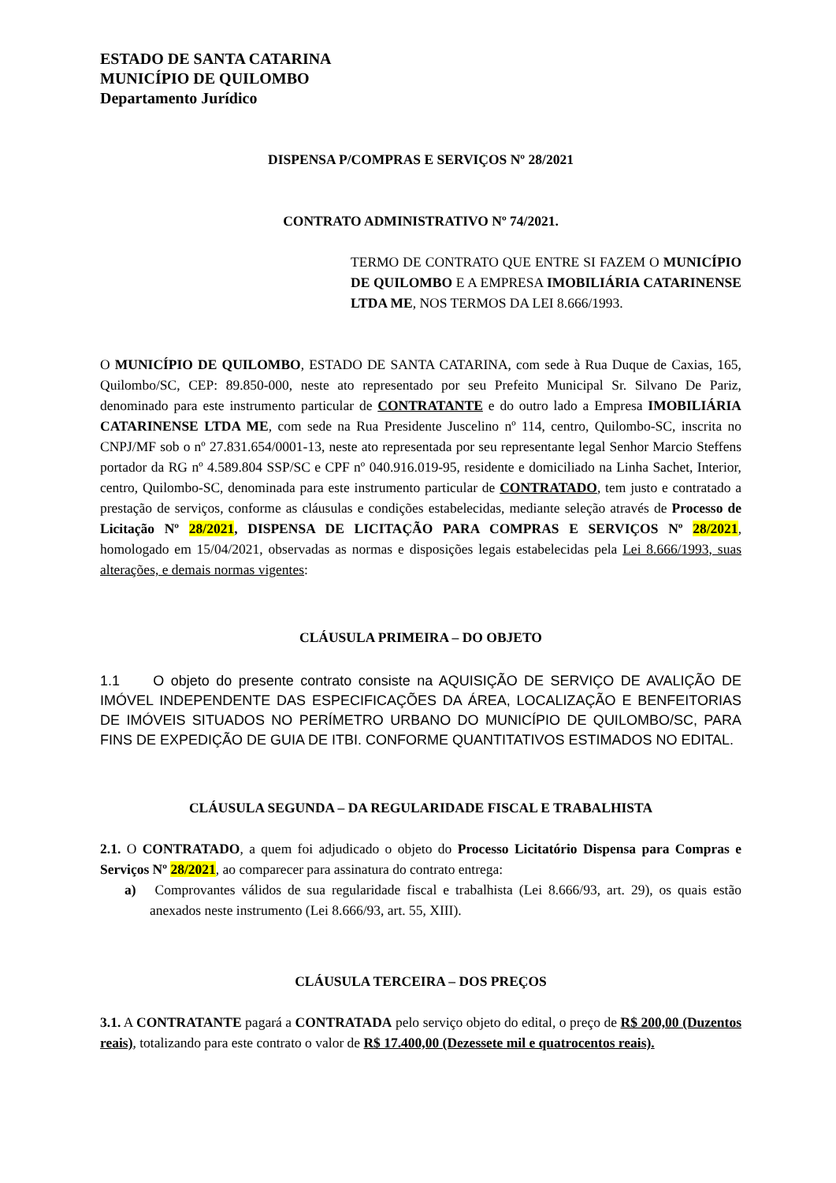ESTADO DE SANTA CATARINA
MUNICÍPIO DE QUILOMBO
Departamento Jurídico
DISPENSA P/COMPRAS E SERVIÇOS Nº 28/2021
CONTRATO ADMINISTRATIVO Nº 74/2021.
TERMO DE CONTRATO QUE ENTRE SI FAZEM O MUNICÍPIO DE QUILOMBO E A EMPRESA IMOBILIÁRIA CATARINENSE LTDA ME, NOS TERMOS DA LEI 8.666/1993.
O MUNICÍPIO DE QUILOMBO, ESTADO DE SANTA CATARINA, com sede à Rua Duque de Caxias, 165, Quilombo/SC, CEP: 89.850-000, neste ato representado por seu Prefeito Municipal Sr. Silvano De Pariz, denominado para este instrumento particular de CONTRATANTE e do outro lado a Empresa IMOBILIÁRIA CATARINENSE LTDA ME, com sede na Rua Presidente Juscelino nº 114, centro, Quilombo-SC, inscrita no CNPJ/MF sob o nº 27.831.654/0001-13, neste ato representada por seu representante legal Senhor Marcio Steffens portador da RG nº 4.589.804 SSP/SC e CPF nº 040.916.019-95, residente e domiciliado na Linha Sachet, Interior, centro, Quilombo-SC, denominada para este instrumento particular de CONTRATADO, tem justo e contratado a prestação de serviços, conforme as cláusulas e condições estabelecidas, mediante seleção através de Processo de Licitação Nº 28/2021, DISPENSA DE LICITAÇÃO PARA COMPRAS E SERVIÇOS Nº 28/2021, homologado em 15/04/2021, observadas as normas e disposições legais estabelecidas pela Lei 8.666/1993, suas alterações, e demais normas vigentes:
CLÁUSULA PRIMEIRA – DO OBJETO
1.1 O objeto do presente contrato consiste na AQUISIÇÃO DE SERVIÇO DE AVALIÇÃO DE IMÓVEL INDEPENDENTE DAS ESPECIFICAÇÕES DA ÁREA, LOCALIZAÇÃO E BENFEITORIAS DE IMÓVEIS SITUADOS NO PERÍMETRO URBANO DO MUNICÍPIO DE QUILOMBO/SC, PARA FINS DE EXPEDIÇÃO DE GUIA DE ITBI. CONFORME QUANTITATIVOS ESTIMADOS NO EDITAL.
CLÁUSULA SEGUNDA – DA REGULARIDADE FISCAL E TRABALHISTA
2.1. O CONTRATADO, a quem foi adjudicado o objeto do Processo Licitatório Dispensa para Compras e Serviços Nº 28/2021, ao comparecer para assinatura do contrato entrega:
a) Comprovantes válidos de sua regularidade fiscal e trabalhista (Lei 8.666/93, art. 29), os quais estão anexados neste instrumento (Lei 8.666/93, art. 55, XIII).
CLÁUSULA TERCEIRA – DOS PREÇOS
3.1. A CONTRATANTE pagará a CONTRATADA pelo serviço objeto do edital, o preço de R$ 200,00 (Duzentos reais), totalizando para este contrato o valor de R$ 17.400,00 (Dezessete mil e quatrocentos reais).